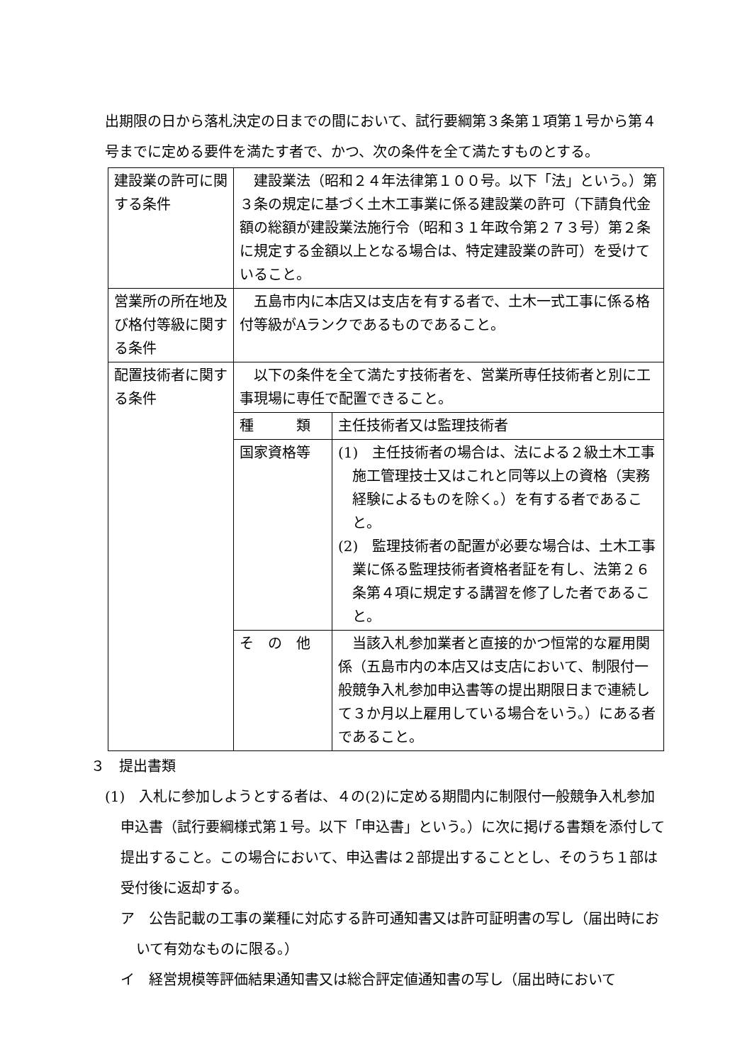出期限の日から落札決定の日までの間において、試行要綱第３条第１項第１号から第４号までに定める要件を満たす者で、かつ、次の条件を全て満たすものとする。
| 建設業の許可に関する条件 | 建設業法（昭和２４年法律第１００号。以下「法」という。）第３条の規定に基づく土木工事業に係る建設業の許可（下請負代金額の総額が建設業法施行令（昭和３１年政令第２７３号）第２条に規定する金額以上となる場合は、特定建設業の許可）を受けていること。 | |
| 営業所の所在地及び格付等級に関する条件 | 五島市内に本店又は支店を有する者で、土木一式工事に係る格付等級がAランクであるものであること。 | |
| 配置技術者に関する条件 | 以下の条件を全て満たす技術者を、営業所専任技術者と別に工事現場に専任で配置できること。 | |
| | 種 類 | 主任技術者又は監理技術者 |
| | 国家資格等 | (1) 主任技術者の場合は、法による２級土木工事施工管理技士又はこれと同等以上の資格（実務経験によるものを除く。）を有する者であること。 (2) 監理技術者の配置が必要な場合は、土木工事業に係る監理技術者資格者証を有し、法第２６条第４項に規定する講習を修了した者であること。 |
| | そ の 他 | 当該入札参加業者と直接的かつ恒常的な雇用関係（五島市内の本店又は支店において、制限付一般競争入札参加申込書等の提出期限日まで連続して３か月以上雇用している場合をいう。）にある者であること。 |
３　提出書類
(1)　入札に参加しようとする者は、４の(2)に定める期間内に制限付一般競争入札参加申込書（試行要綱様式第１号。以下「申込書」という。）に次に掲げる書類を添付して提出すること。この場合において、申込書は２部提出することとし、そのうち１部は受付後に返却する。
ア　公告記載の工事の業種に対応する許可通知書又は許可証明書の写し（届出時において有効なものに限る。）
イ　経営規模等評価結果通知書又は総合評定値通知書の写し（届出時において